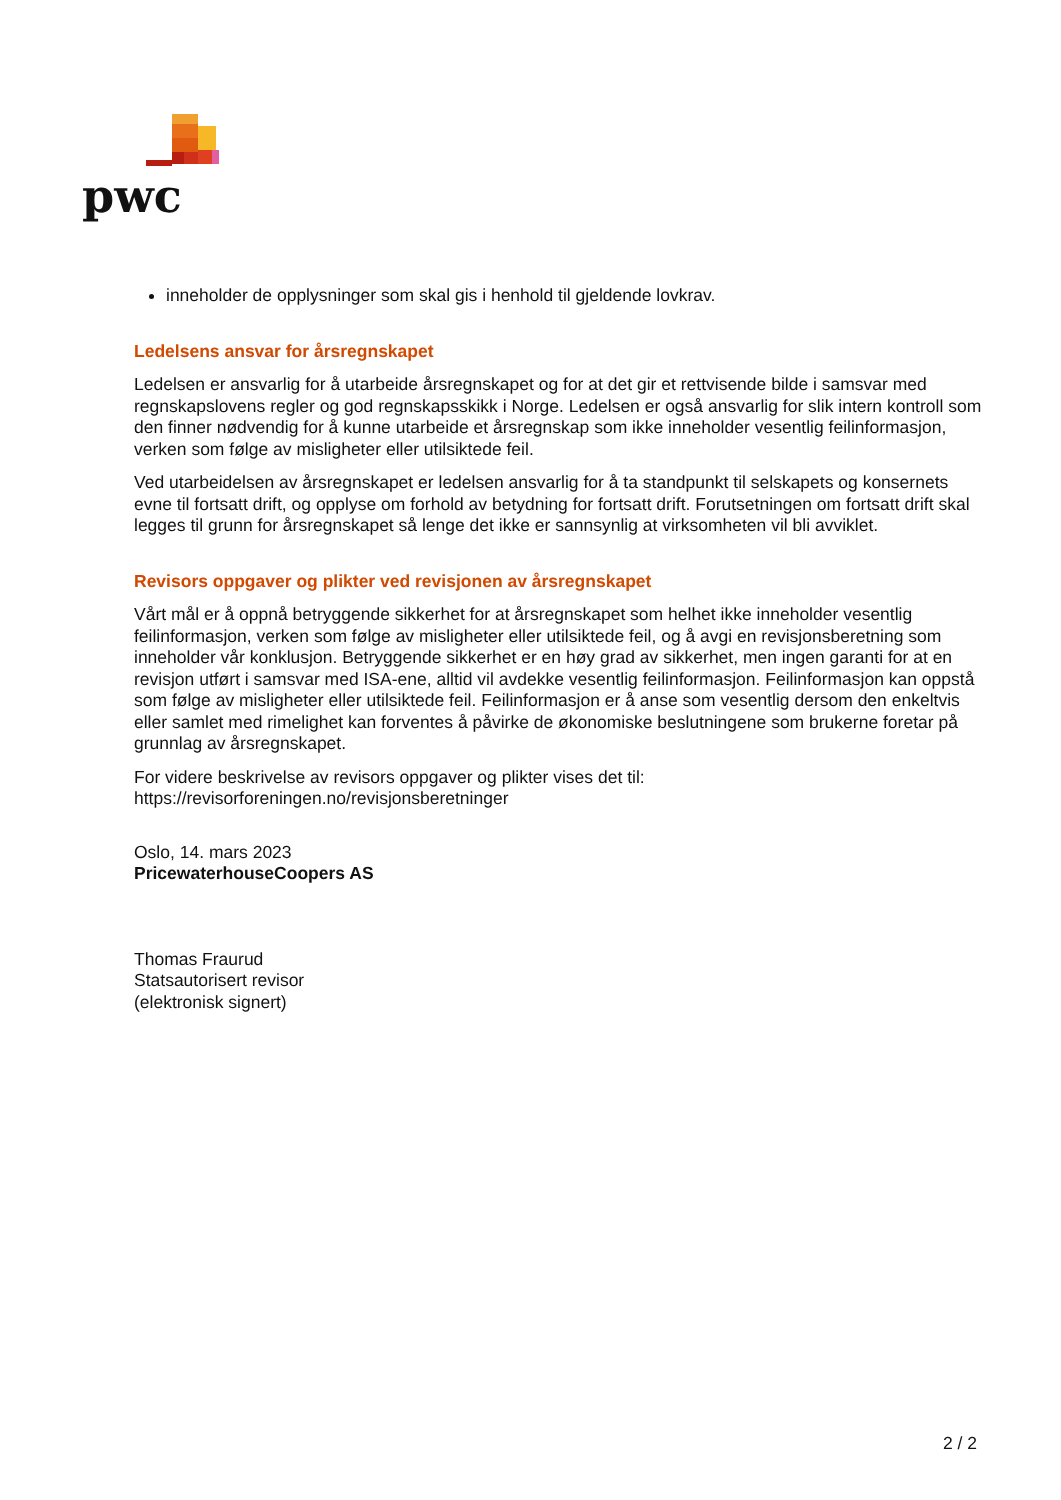pwc
inneholder de opplysninger som skal gis i henhold til gjeldende lovkrav.
Ledelsens ansvar for årsregnskapet
Ledelsen er ansvarlig for å utarbeide årsregnskapet og for at det gir et rettvisende bilde i samsvar med regnskapslovens regler og god regnskapsskikk i Norge. Ledelsen er også ansvarlig for slik intern kontroll som den finner nødvendig for å kunne utarbeide et årsregnskap som ikke inneholder vesentlig feilinformasjon, verken som følge av misligheter eller utilsiktede feil.
Ved utarbeidelsen av årsregnskapet er ledelsen ansvarlig for å ta standpunkt til selskapets og konsernets evne til fortsatt drift, og opplyse om forhold av betydning for fortsatt drift. Forutsetningen om fortsatt drift skal legges til grunn for årsregnskapet så lenge det ikke er sannsynlig at virksomheten vil bli avviklet.
Revisors oppgaver og plikter ved revisjonen av årsregnskapet
Vårt mål er å oppnå betryggende sikkerhet for at årsregnskapet som helhet ikke inneholder vesentlig feilinformasjon, verken som følge av misligheter eller utilsiktede feil, og å avgi en revisjonsberetning som inneholder vår konklusjon. Betryggende sikkerhet er en høy grad av sikkerhet, men ingen garanti for at en revisjon utført i samsvar med ISA-ene, alltid vil avdekke vesentlig feilinformasjon. Feilinformasjon kan oppstå som følge av misligheter eller utilsiktede feil. Feilinformasjon er å anse som vesentlig dersom den enkeltvis eller samlet med rimelighet kan forventes å påvirke de økonomiske beslutningene som brukerne foretar på grunnlag av årsregnskapet.
For videre beskrivelse av revisors oppgaver og plikter vises det til:
https://revisorforeningen.no/revisjonsberetninger
Oslo, 14. mars 2023
PricewaterhouseCoopers AS
Thomas Fraurud
Statsautorisert revisor
(elektronisk signert)
2 / 2